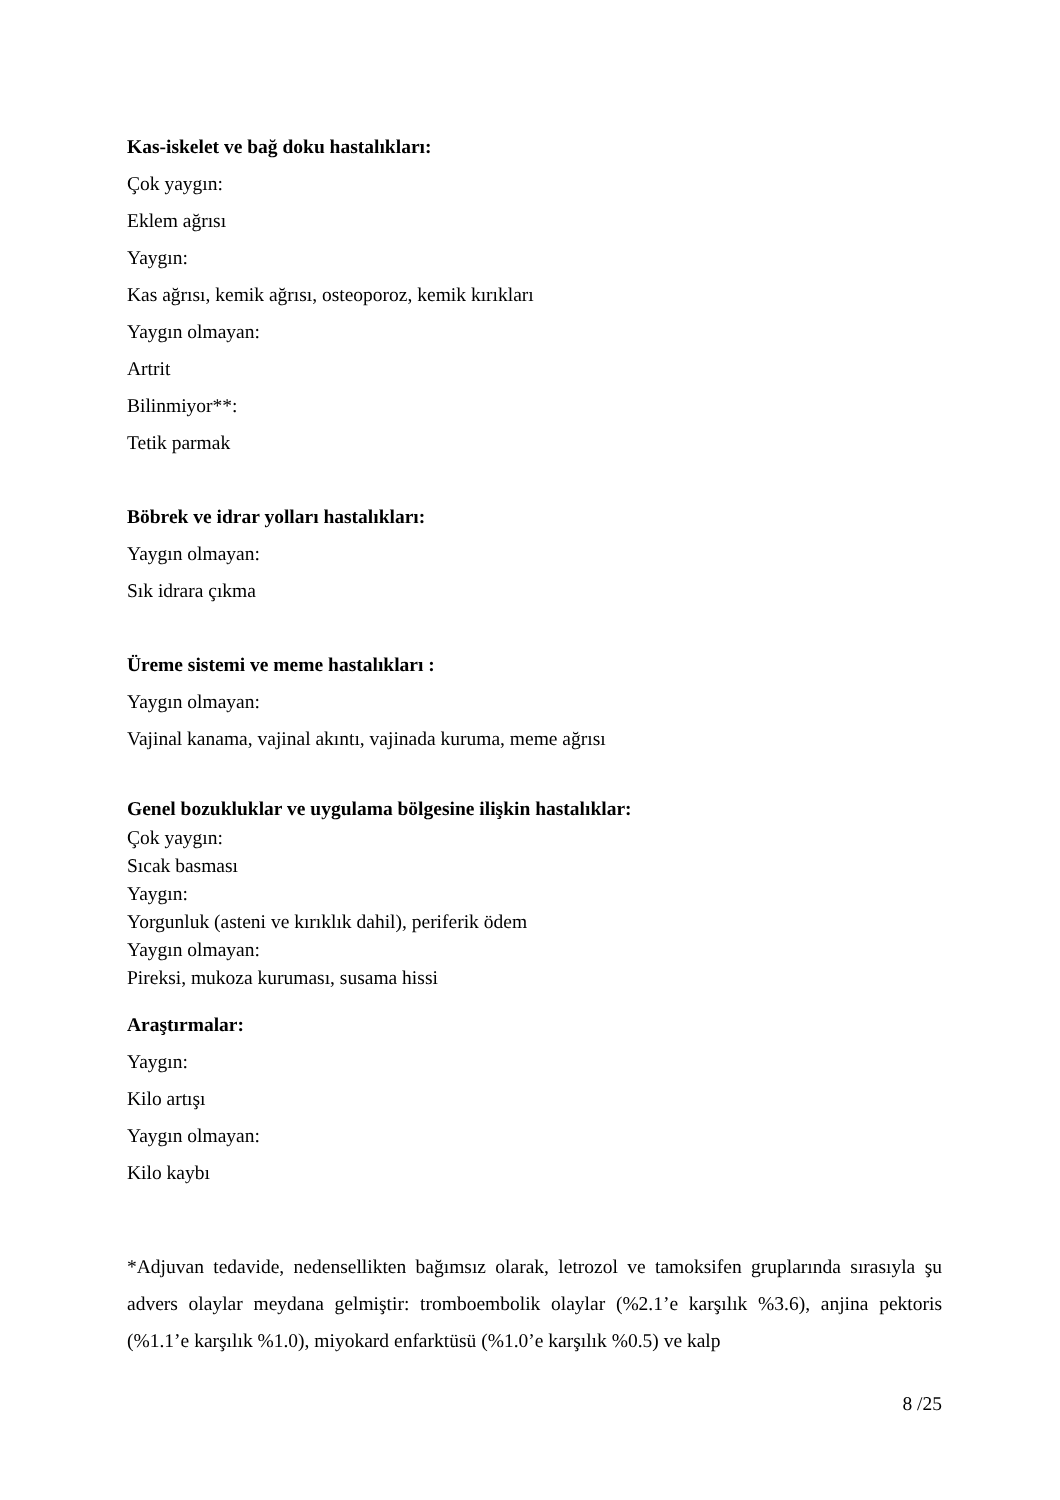Kas-iskelet ve bağ doku hastalıkları:
Çok yaygın:
Eklem ağrısı
Yaygın:
Kas ağrısı, kemik ağrısı, osteoporoz, kemik kırıkları
Yaygın olmayan:
Artrit
Bilinmiyor**:
Tetik parmak
Böbrek ve idrar yolları hastalıkları:
Yaygın olmayan:
Sık idrara çıkma
Üreme sistemi ve meme hastalıkları :
Yaygın olmayan:
Vajinal kanama, vajinal akıntı, vajinada kuruma, meme ağrısı
Genel bozukluklar ve uygulama bölgesine ilişkin hastalıklar:
Çok yaygın:
Sıcak basması
Yaygın:
Yorgunluk (asteni ve kırıklık dahil), periferik ödem
Yaygın olmayan:
Pireksi, mukoza kuruması, susama hissi
Araştırmalar:
Yaygın:
Kilo artışı
Yaygın olmayan:
Kilo kaybı
*Adjuvan tedavide, nedensellikten bağımsız olarak, letrozol ve tamoksifen gruplarında sırasıyla şu advers olaylar meydana gelmiştir: tromboembolik olaylar (%2.1’e karşılık %3.6), anjina pektoris (%1.1’e karşılık %1.0), miyokard enfarktüsü (%1.0’e karşılık %0.5) ve kalp
8 /25